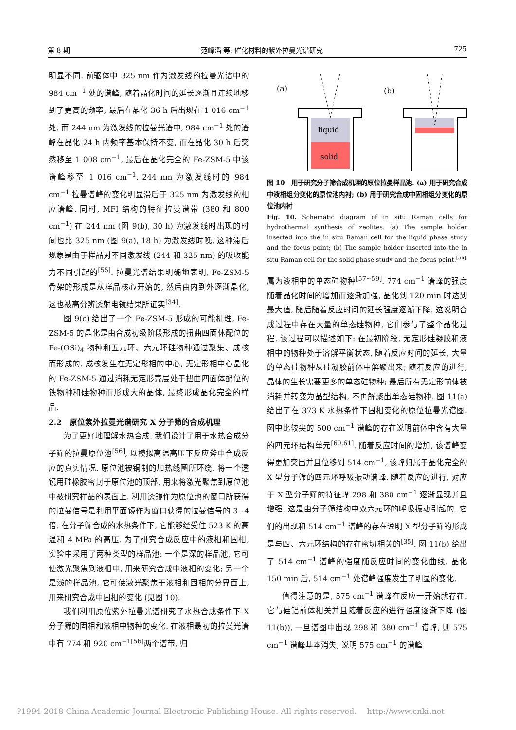第 8 期 范峰滔 等: 催化材料的紫外拉曼光谱研究 725
明显不同. 前驱体中 325 nm 作为激发线的拉曼光谱中的 984 cm<sup>−1</sup> 处的谱峰, 随着晶化时间的延长逐渐且连续地移到了更高的频率, 最后在晶化 36 h 后出现在 1 016 cm<sup>−1</sup> 处. 而 244 nm 为激发线的拉曼光谱中, 984 cm<sup>−1</sup> 处的谱峰在晶化 24 h 内频率基本保持不变, 而在晶化 30 h 后突然移至 1 008 cm<sup>−1</sup>, 最后在晶化完全的 Fe-ZSM-5 中该谱峰移至 1 016 cm<sup>−1</sup>. 244 nm 为激发线时的 984 cm<sup>−1</sup> 拉曼谱峰的变化明显滞后于 325 nm 为激发线的相应谱峰. 同时, MFI 结构的特征拉曼谱带 (380 和 800 cm<sup>−1</sup>) 在 244 nm (图 9(b), 30 h) 为激发线时出现的时间也比 325 nm (图 9(a), 18 h) 为激发线时晚. 这种滞后现象是由于样品对不同激发线 (244 和 325 nm) 的吸收能力不同引起的<sup>[55]</sup>. 拉曼光谱结果明确地表明, Fe-ZSM-5 骨架的形成是从样品核心开始的, 然后由内到外逐渐晶化, 这也被高分辨透射电镜结果所证实<sup>[34]</sup>.
图 9(c) 给出了一个 Fe-ZSM-5 形成的可能机理, Fe-ZSM-5 的晶化是由合成初级阶段形成的扭曲四面体配位的 Fe-(OSi)<sub>4</sub> 物种和五元环、六元环硅物种通过聚集、成核而形成的. 成核发生在无定形相的中心, 无定形相中心晶化的 Fe-ZSM-5 通过消耗无定形壳层处于扭曲四面体配位的铁物种和硅物种而形成大的晶体, 最终形成晶化完全的样品.
2.2　原位紫外拉曼光谱研究 X 分子筛的合成机理
为了更好地理解水热合成, 我们设计了用于水热合成分子筛的拉曼原位池<sup>[56]</sup>, 以模拟高温高压下反应斧中合成反应的真实情况. 原位池被铜制的加热线圈所环绕. 将一个透镜用硅橡胶密封于原位池的顶部, 用来将激光聚焦到原位池中被研究样品的表面上. 利用透镜作为原位池的窗口所获得的拉曼信号是利用平面镜作为窗口获得的拉曼信号的 3~4 倍. 在分子筛合成的水热条件下, 它能够经受住 523 K 的高温和 4 MPa 的高压. 为了研究合成反应中的液相和固相, 实验中采用了两种类型的样品池: 一个是深的样品池, 它可使激光聚焦到液相中, 用来研究合成中液相的变化; 另一个是浅的样品池, 它可使激光聚焦于液相和固相的分界面上, 用来研究合成中固相的变化 (见图 10).
我们利用原位紫外拉曼光谱研究了水热合成条件下 X 分子筛的固相和液相中物种的变化. 在液相最初的拉曼光谱中有 774 和 920 cm<sup>−1[56]</sup>两个谱带, 归
(a)
(b)
liquid
solid
图 10　用于研究分子筛合成机理的原位拉曼样品池. (a) 用于研究合成中液相组分变化的原位池内衬; (b) 用于研究合成中固相组分变化的原位池内衬
Fig. 10. Schematic diagram of in situ Raman cells for hydrothermal synthesis of zeolites. (a) The sample holder inserted into the in situ Raman cell for the liquid phase study and the focus point; (b) The sample holder inserted into the in situ Raman cell for the solid phase study and the focus point.<sup>[56]</sup>
属为液相中的单态硅物种<sup>[57~59]</sup>. 774 cm<sup>−1</sup> 谱峰的强度随着晶化时间的增加而逐渐加强, 晶化到 120 min 时达到最大值, 随后随着反应时间的延长强度逐渐下降. 这说明合成过程中存在大量的单态硅物种, 它们参与了整个晶化过程. 该过程可以描述如下: 在最初阶段, 无定形硅凝胶和液相中的物种处于溶解平衡状态, 随着反应时间的延长, 大量的单态硅物种从硅凝胶前体中解聚出来; 随着反应的进行, 晶体的生长需要更多的单态硅物种; 最后所有无定形前体被消耗并转变为晶型结构, 不再解聚出单态硅物种. 图 11(a)给出了在 373 K 水热条件下固相变化的原位拉曼光谱图. 图中比较尖的 500 cm<sup>−1</sup> 谱峰的存在说明前体中含有大量的四元环结构单元<sup>[60,61]</sup>. 随着反应时间的增加, 该谱峰变得更加突出并且位移到 514 cm<sup>−1</sup>, 该峰归属于晶化完全的 X 型分子筛的四元环呼吸振动谱峰. 随着反应的进行, 对应于 X 型分子筛的特征峰 298 和 380 cm<sup>−1</sup> 逐渐显现并且增强. 这是由分子筛结构中双六元环的呼吸振动引起的. 它们的出现和 514 cm<sup>−1</sup> 谱峰的存在说明 X 型分子筛的形成是与四、六元环结构的存在密切相关的<sup>[35]</sup>. 图 11(b) 给出了 514 cm<sup>−1</sup> 谱峰的强度随反应时间的变化曲线. 晶化 150 min 后, 514 cm<sup>−1</sup> 处谱峰强度发生了明显的变化.
值得注意的是, 575 cm<sup>−1</sup> 谱峰在反应一开始就存在. 它与硅铝前体相关并且随着反应的进行强度逐渐下降 (图 11(b)), 一旦谱图中出现 298 和 380 cm<sup>−1</sup> 谱峰, 则 575 cm<sup>−1</sup> 谱峰基本消失, 说明 575 cm<sup>−1</sup> 的谱峰
?1994-2018 China Academic Journal Electronic Publishing House. All rights reserved.　 http://www.cnki.net